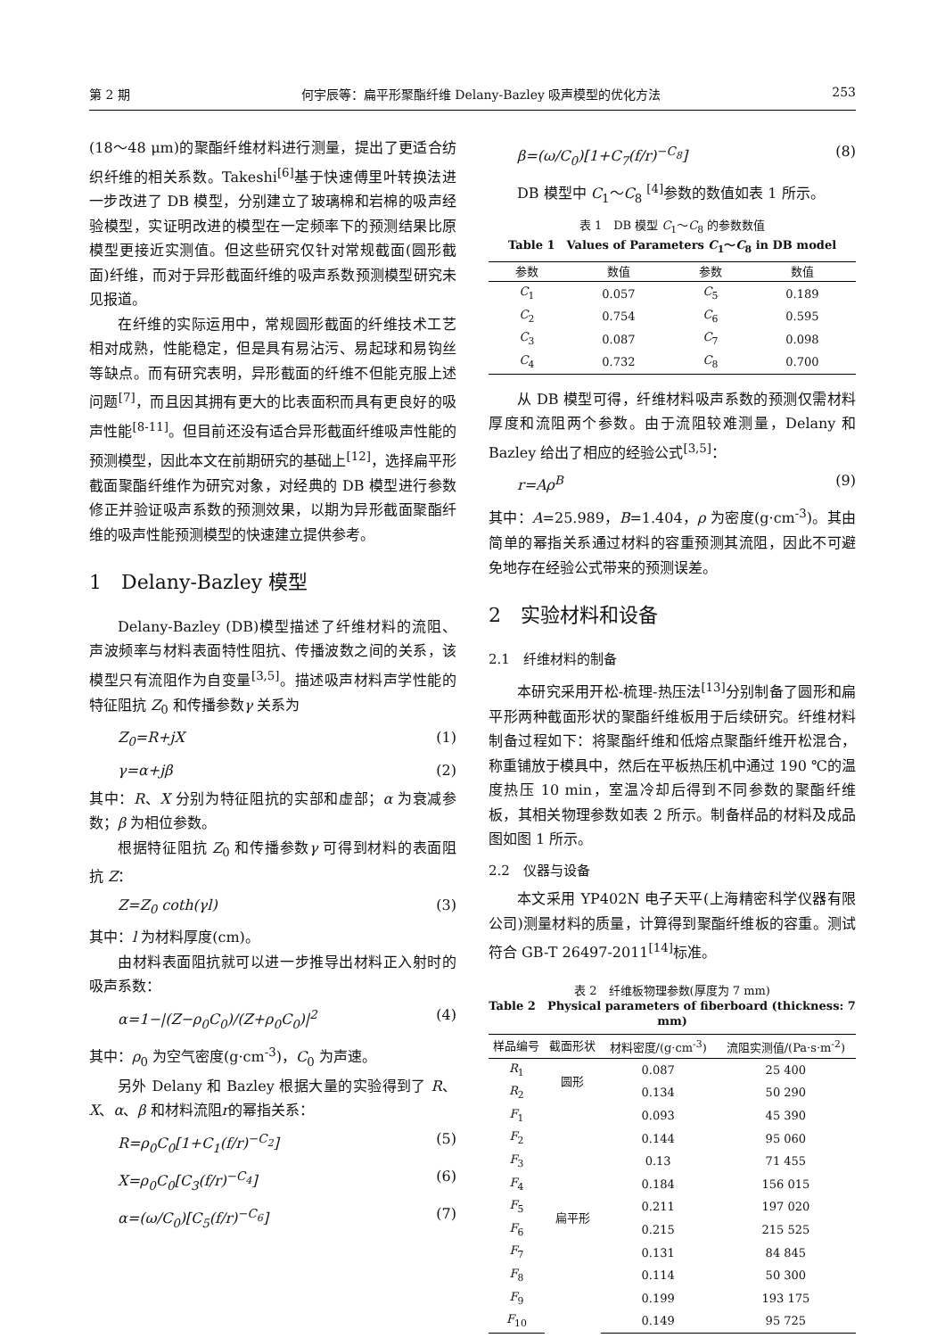第 2 期 何宇辰等：扁平形聚酯纤维 Delany-Bazley 吸声模型的优化方法 253
(18～48 μm)的聚酯纤维材料进行测量，提出了更适合纺织纤维的相关系数。Takeshi<sup>[6]</sup>基于快速傅里叶转换法进一步改进了 DB 模型，分别建立了玻璃棉和岩棉的吸声经验模型，实证明改进的模型在一定频率下的预测结果比原模型更接近实测值。但这些研究仅针对常规截面(圆形截面)纤维，而对于异形截面纤维的吸声系数预测模型研究未见报道。
在纤维的实际运用中，常规圆形截面的纤维技术工艺相对成熟，性能稳定，但是具有易沾污、易起球和易钩丝等缺点。而有研究表明，异形截面的纤维不但能克服上述问题<sup>[7]</sup>，而且因其拥有更大的比表面积而具有更良好的吸声性能<sup>[8-11]</sup>。但目前还没有适合异形截面纤维吸声性能的预测模型，因此本文在前期研究的基础上<sup>[12]</sup>，选择扁平形截面聚酯纤维作为研究对象，对经典的 DB 模型进行参数修正并验证吸声系数的预测效果，以期为异形截面聚酯纤维的吸声性能预测模型的快速建立提供参考。
1　Delany-Bazley 模型
Delany-Bazley (DB)模型描述了纤维材料的流阻、声波频率与材料表面特性阻抗、传播波数之间的关系，该模型只有流阻作为自变量<sup>[3,5]</sup>。描述吸声材料声学性能的特征阻抗 Z<sub>0</sub> 和传播参数γ 关系为
Z<sub>0</sub>=R+jX (1)
γ=α+jβ (2)
其中：R、X 分别为特征阻抗的实部和虚部；α 为衰减参数；β 为相位参数。
根据特征阻抗 Z<sub>0</sub> 和传播参数γ 可得到材料的表面阻抗 Z：
Z=Z<sub>0</sub> coth(γl) (3)
其中：l 为材料厚度(cm)。
由材料表面阻抗就可以进一步推导出材料正入射时的吸声系数：
α=1−|(Z−ρ<sub>0</sub>C<sub>0</sub>)/(Z+ρ<sub>0</sub>C<sub>0</sub>)|<sup>2</sup> (4)
其中：ρ<sub>0</sub> 为空气密度(g·cm<sup>-3</sup>)，C<sub>0</sub> 为声速。
另外 Delany 和 Bazley 根据大量的实验得到了 R、X、α、β 和材料流阻r的幂指关系：
R=ρ<sub>0</sub>C<sub>0</sub>[1+C<sub>1</sub>(f/r)<sup>−C<sub>2</sub></sup>] (5)
X=ρ<sub>0</sub>C<sub>0</sub>[C<sub>3</sub>(f/r)<sup>−C<sub>4</sub></sup>] (6)
α=(ω/C<sub>0</sub>)[C<sub>5</sub>(f/r)<sup>−C<sub>6</sub></sup>] (7)
β=(ω/C<sub>0</sub>)[1+C<sub>7</sub>(f/r)<sup>−C<sub>8</sub></sup>] (8)
DB 模型中 C<sub>1</sub>～C<sub>8</sub> <sup>[4]</sup>参数的数值如表 1 所示。
表 1　DB 模型 C<sub>1</sub>～C<sub>8</sub> 的参数数值
Table 1　Values of Parameters C<sub>1</sub>～C<sub>8</sub> in DB model
| 参数 | 数值 | 参数 | 数值 |
| --- | --- | --- | --- |
| C<sub>1</sub> | 0.057 | C<sub>5</sub> | 0.189 |
| C<sub>2</sub> | 0.754 | C<sub>6</sub> | 0.595 |
| C<sub>3</sub> | 0.087 | C<sub>7</sub> | 0.098 |
| C<sub>4</sub> | 0.732 | C<sub>8</sub> | 0.700 |
从 DB 模型可得，纤维材料吸声系数的预测仅需材料厚度和流阻两个参数。由于流阻较难测量，Delany 和 Bazley 给出了相应的经验公式<sup>[3,5]</sup>：
r=Aρ<sup>B</sup> (9)
其中：A=25.989，B=1.404，ρ 为密度(g·cm<sup>-3</sup>)。其由简单的幂指关系通过材料的容重预测其流阻，因此不可避免地存在经验公式带来的预测误差。
2　实验材料和设备
2.1　纤维材料的制备
本研究采用开松-梳理-热压法<sup>[13]</sup>分别制备了圆形和扁平形两种截面形状的聚酯纤维板用于后续研究。纤维材料制备过程如下：将聚酯纤维和低熔点聚酯纤维开松混合，称重铺放于模具中，然后在平板热压机中通过 190 ℃的温度热压 10 min，室温冷却后得到不同参数的聚酯纤维板，其相关物理参数如表 2 所示。制备样品的材料及成品图如图 1 所示。
2.2　仪器与设备
本文采用 YP402N 电子天平(上海精密科学仪器有限公司)测量材料的质量，计算得到聚酯纤维板的容重。测试符合 GB-T 26497-2011<sup>[14]</sup>标准。
表 2　纤维板物理参数(厚度为 7 mm)
Table 2　Physical parameters of fiberboard (thickness: 7 mm)
| 样品编号 | 截面形状 | 材料密度/(g·cm<sup>-3</sup>) | 流阻实测值/(Pa·s·m<sup>-2</sup>) |
| --- | --- | --- | --- |
| R<sub>1</sub> | 圆形 | 0.087 | 25 400 |
| R<sub>2</sub> | | 0.134 | 50 290 |
| F<sub>1</sub> | 扁平形 | 0.093 | 45 390 |
| F<sub>2</sub> | | 0.144 | 95 060 |
| F<sub>3</sub> | | 0.13 | 71 455 |
| F<sub>4</sub> | | 0.184 | 156 015 |
| F<sub>5</sub> | | 0.211 | 197 020 |
| F<sub>6</sub> | | 0.215 | 215 525 |
| F<sub>7</sub> | | 0.131 | 84 845 |
| F<sub>8</sub> | | 0.114 | 50 300 |
| F<sub>9</sub> | | 0.199 | 193 175 |
| F<sub>10</sub> | | 0.149 | 95 725 |